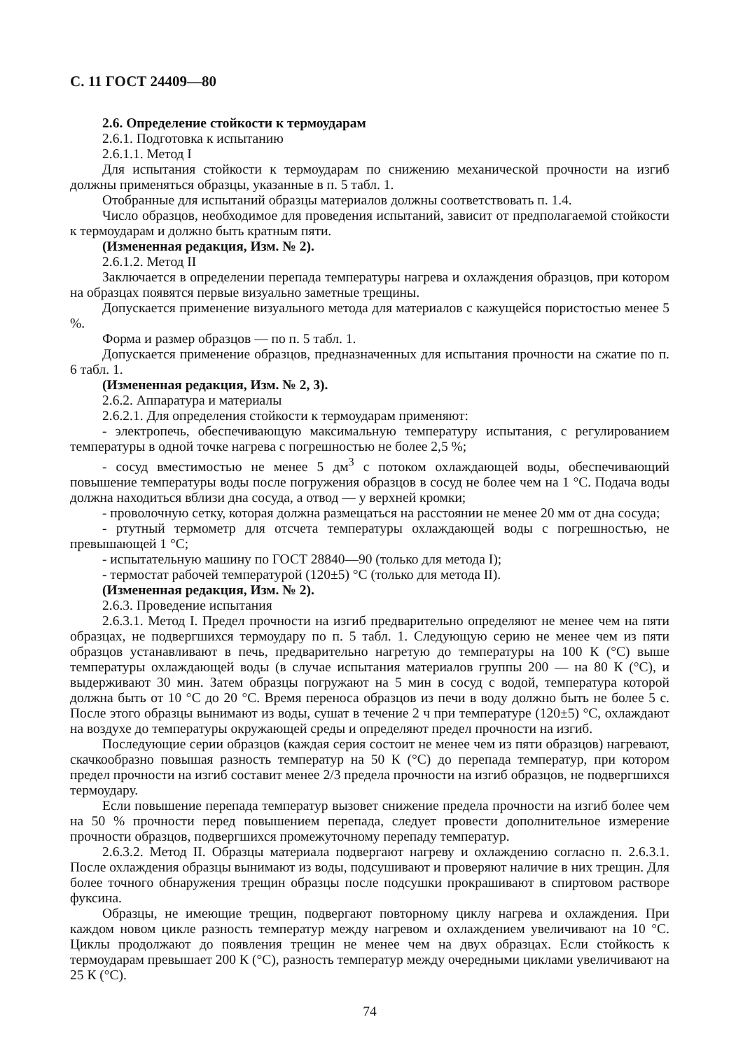С. 11 ГОСТ 24409—80
2.6. Определение стойкости к термоударам
2.6.1. Подготовка к испытанию
2.6.1.1. Метод I
Для испытания стойкости к термоударам по снижению механической прочности на изгиб должны применяться образцы, указанные в п. 5 табл. 1.
Отобранные для испытаний образцы материалов должны соответствовать п. 1.4.
Число образцов, необходимое для проведения испытаний, зависит от предполагаемой стойкости к термоударам и должно быть кратным пяти.
(Измененная редакция, Изм. № 2).
2.6.1.2. Метод II
Заключается в определении перепада температуры нагрева и охлаждения образцов, при котором на образцах появятся первые визуально заметные трещины.
Допускается применение визуального метода для материалов с кажущейся пористостью менее 5 %.
Форма и размер образцов — по п. 5 табл. 1.
Допускается применение образцов, предназначенных для испытания прочности на сжатие по п. 6 табл. 1.
(Измененная редакция, Изм. № 2, 3).
2.6.2. Аппаратура и материалы
2.6.2.1. Для определения стойкости к термоударам применяют:
- электропечь, обеспечивающую максимальную температуру испытания, с регулированием температуры в одной точке нагрева с погрешностью не более 2,5 %;
- сосуд вместимостью не менее 5 дм<sup>3</sup> с потоком охлаждающей воды, обеспечивающий повышение температуры воды после погружения образцов в сосуд не более чем на 1 °С. Подача воды должна находиться вблизи дна сосуда, а отвод — у верхней кромки;
- проволочную сетку, которая должна размещаться на расстоянии не менее 20 мм от дна сосуда;
- ртутный термометр для отсчета температуры охлаждающей воды с погрешностью, не превышающей 1 °С;
- испытательную машину по ГОСТ 28840—90 (только для метода I);
- термостат рабочей температурой (120±5) °С (только для метода II).
(Измененная редакция, Изм. № 2).
2.6.3. Проведение испытания
2.6.3.1. Метод I. Предел прочности на изгиб предварительно определяют не менее чем на пяти образцах, не подвергшихся термоудару по п. 5 табл. 1. Следующую серию не менее чем из пяти образцов устанавливают в печь, предварительно нагретую до температуры на 100 К (°С) выше температуры охлаждающей воды (в случае испытания материалов группы 200 — на 80 К (°С), и выдерживают 30 мин. Затем образцы погружают на 5 мин в сосуд с водой, температура которой должна быть от 10 °С до 20 °С. Время переноса образцов из печи в воду должно быть не более 5 с. После этого образцы вынимают из воды, сушат в течение 2 ч при температуре (120±5) °С, охлаждают на воздухе до температуры окружающей среды и определяют предел прочности на изгиб.
Последующие серии образцов (каждая серия состоит не менее чем из пяти образцов) нагревают, скачкообразно повышая разность температур на 50 К (°С) до перепада температур, при котором предел прочности на изгиб составит менее 2/3 предела прочности на изгиб образцов, не подвергшихся термоудару.
Если повышение перепада температур вызовет снижение предела прочности на изгиб более чем на 50 % прочности перед повышением перепада, следует провести дополнительное измерение прочности образцов, подвергшихся промежуточному перепаду температур.
2.6.3.2. Метод II. Образцы материала подвергают нагреву и охлаждению согласно п. 2.6.3.1. После охлаждения образцы вынимают из воды, подсушивают и проверяют наличие в них трещин. Для более точного обнаружения трещин образцы после подсушки прокрашивают в спиртовом растворе фуксина.
Образцы, не имеющие трещин, подвергают повторному циклу нагрева и охлаждения. При каждом новом цикле разность температур между нагревом и охлаждением увеличивают на 10 °С. Циклы продолжают до появления трещин не менее чем на двух образцах. Если стойкость к термоударам превышает 200 К (°С), разность температур между очередными циклами увеличивают на 25 К (°С).
74